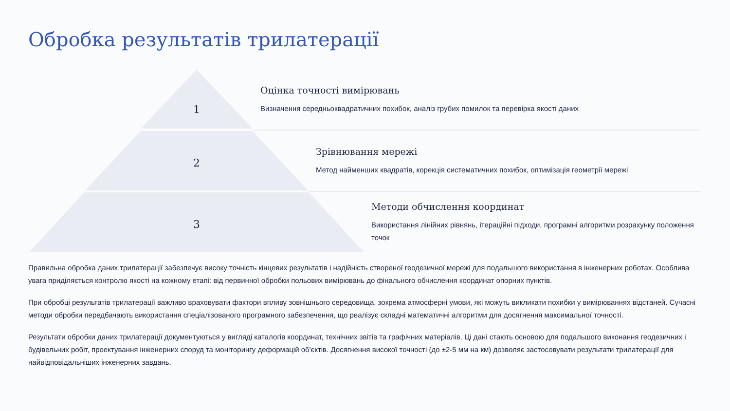Обробка результатів трилатерації
1
2
3
Оцінка точності вимірювань
Визначення середньоквадратичних похибок, аналіз грубих помилок та перевірка якості даних
Зрівнювання мережі
Метод найменших квадратів, корекція систематичних похибок, оптимізація геометрії мережі
Методи обчислення координат
Використання лінійних рівнянь, ітераційні підходи, програмні алгоритми розрахунку положення точок
Правильна обробка даних трилатерації забезпечує високу точність кінцевих результатів і надійність створеної геодезичної мережі для подальшого використання в інженерних роботах. Особлива увага приділяється контролю якості на кожному етапі: від первинної обробки польових вимірювань до фінального обчислення координат опорних пунктів.
При обробці результатів трилатерації важливо враховувати фактори впливу зовнішнього середовища, зокрема атмосферні умови, які можуть викликати похибки у вимірюваннях відстаней. Сучасні методи обробки передбачають використання спеціалізованого програмного забезпечення, що реалізує складні математичні алгоритми для досягнення максимальної точності.
Результати обробки даних трилатерації документуються у вигляді каталогів координат, технічних звітів та графічних матеріалів. Ці дані стають основою для подальшого виконання геодезичних і будівельних робіт, проектування інженерних споруд та моніторингу деформацій об'єктів. Досягнення високої точності (до ±2-5 мм на км) дозволяє застосовувати результати трилатерації для найвідповідальніших інженерних завдань.